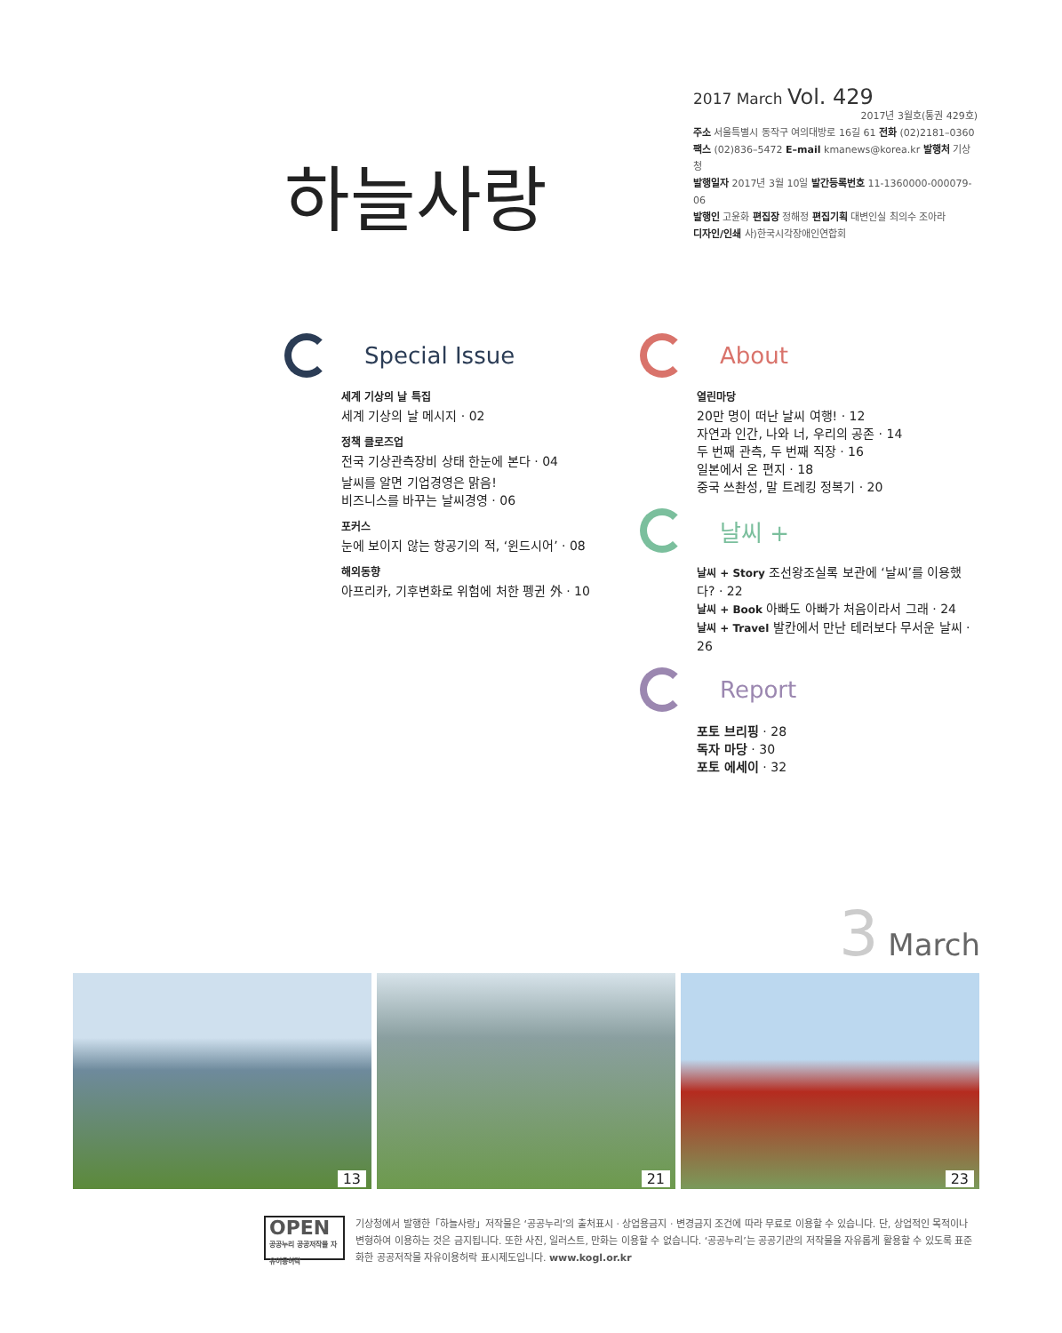하늘사랑
2017 March Vol. 429
2017년 3월호(통권 429호)
주소 서울특별시 동작구 여의대방로 16길 61 전화 (02)2181–0360
팩스 (02)836–5472 E–mail kmanews@korea.kr 발행처 기상청
발행일자 2017년 3월 10일 발간등록번호 11-1360000-000079-06
발행인 고윤화 편집장 정해정 편집기획 대변인실 최의수 조아라
디자인/인쇄 사)한국시각장애인연합회
Special Issue
세계 기상의 날 특집
세계 기상의 날 메시지 · 02
정책 클로즈업
전국 기상관측장비 상태 한눈에 본다 · 04
날씨를 알면 기업경영은 맑음!
비즈니스를 바꾸는 날씨경영 · 06
포커스
눈에 보이지 않는 항공기의 적, ‘윈드시어’ · 08
해외동향
아프리카, 기후변화로 위험에 처한 펭귄 外 · 10
About
열린마당
20만 명이 떠난 날씨 여행! · 12
자연과 인간, 나와 너, 우리의 공존 · 14
두 번째 관측, 두 번째 직장 · 16
일본에서 온 편지 · 18
중국 쓰촨성, 말 트레킹 정복기 · 20
날씨 +
날씨 + Story 조선왕조실록 보관에 ‘날씨’를 이용했다? · 22
날씨 + Book 아빠도 아빠가 처음이라서 그래 · 24
날씨 + Travel 발칸에서 만난 테러보다 무서운 날씨 · 26
Report
포토 브리핑 · 28
독자 마당 · 30
포토 에세이 · 32
3 March
13
21
23
OPEN
공공누리 공공저작물 자유이용허락
기상청에서 발행한「하늘사랑」저작물은 ‘공공누리’의 출처표시 · 상업용금지 · 변경금지 조건에 따라 무료로 이용할 수 있습니다. 단, 상업적인 목적이나 변형하여 이용하는 것은 금지됩니다. 또한 사진, 일러스트, 만화는 이용할 수 없습니다. ‘공공누리’는 공공기관의 저작물을 자유롭게 활용할 수 있도록 표준화한 공공저작물 자유이용허락 표시제도입니다. www.kogl.or.kr